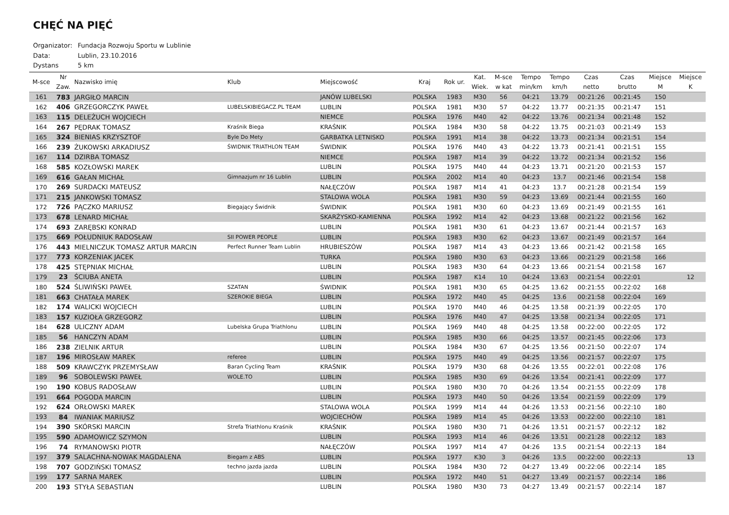CHĘĆ NA PIĘĆ
Organizator: Fundacja Rozwoju Sportu w Lublinie
Data: Lublin, 23.10.2016
Dystans 5 km
| M-sce | Nr Zaw. | Nazwisko imię | Klub | Miejscowość | Kraj | Rok ur. | Kat. Wiek. | M-sce w kat | Tempo min/km | Tempo km/h | Czas netto | Czas brutto | Miejsce M | Miejsce K |
| --- | --- | --- | --- | --- | --- | --- | --- | --- | --- | --- | --- | --- | --- | --- |
| 161 | 783 | JARGIŁO MARCIN | | JANÓW LUBELSKI | POLSKA | 1983 | M30 | 56 | 04:21 | 13.79 | 00:21:26 | 00:21:45 | 150 | |
| 162 | 406 | GRZEGORCZYK PAWEŁ | LUBELSKIBIEGACZ.PL TEAM | LUBLIN | POLSKA | 1981 | M30 | 57 | 04:22 | 13.77 | 00:21:35 | 00:21:47 | 151 | |
| 163 | 115 | DELEŻUCH WOJCIECH | | NIEMCE | POLSKA | 1976 | M40 | 42 | 04:22 | 13.76 | 00:21:34 | 00:21:48 | 152 | |
| 164 | 267 | PĘDRAK TOMASZ | Kraśnik Biega | KRAŚNIK | POLSKA | 1984 | M30 | 58 | 04:22 | 13.75 | 00:21:03 | 00:21:49 | 153 | |
| 165 | 324 | BIENIAS KRZYSZTOF | Byle Do Mety | GARBATKA LETNISKO | POLSKA | 1991 | M14 | 38 | 04:22 | 13.73 | 00:21:34 | 00:21:51 | 154 | |
| 166 | 239 | ŻUKOWSKI ARKADIUSZ | ŚWIDNIK TRIATHLON TEAM | ŚWIDNIK | POLSKA | 1976 | M40 | 43 | 04:22 | 13.73 | 00:21:41 | 00:21:51 | 155 | |
| 167 | 114 | DZIRBA TOMASZ | | NIEMCE | POLSKA | 1987 | M14 | 39 | 04:22 | 13.72 | 00:21:34 | 00:21:52 | 156 | |
| 168 | 585 | KOZŁOWSKI MAREK | | LUBLIN | POLSKA | 1975 | M40 | 44 | 04:23 | 13.71 | 00:21:20 | 00:21:53 | 157 | |
| 169 | 616 | GAŁAN MICHAŁ | Gimnazjum nr 16 Lublin | LUBLIN | POLSKA | 2002 | M14 | 40 | 04:23 | 13.7 | 00:21:46 | 00:21:54 | 158 | |
| 170 | 269 | SURDACKI MATEUSZ | | NAŁĘCZÓW | POLSKA | 1987 | M14 | 41 | 04:23 | 13.7 | 00:21:28 | 00:21:54 | 159 | |
| 171 | 215 | JANKOWSKI TOMASZ | | STALOWA WOLA | POLSKA | 1981 | M30 | 59 | 04:23 | 13.69 | 00:21:44 | 00:21:55 | 160 | |
| 172 | 726 | PĄCZKO MARIUSZ | Biegający Świdnik | ŚWIDNIK | POLSKA | 1981 | M30 | 60 | 04:23 | 13.69 | 00:21:49 | 00:21:55 | 161 | |
| 173 | 678 | LENARD MICHAŁ | | SKARŻYSKO-KAMIENNA | POLSKA | 1992 | M14 | 42 | 04:23 | 13.68 | 00:21:22 | 00:21:56 | 162 | |
| 174 | 693 | ZARĘBSKI KONRAD | | LUBLIN | POLSKA | 1981 | M30 | 61 | 04:23 | 13.67 | 00:21:44 | 00:21:57 | 163 | |
| 175 | 669 | POŁUDNIUK RADOSŁAW | SII POWER PEOPLE | LUBLIN | POLSKA | 1983 | M30 | 62 | 04:23 | 13.67 | 00:21:49 | 00:21:57 | 164 | |
| 176 | 443 | MIELNICZUK TOMASZ ARTUR MARCIN | Perfect Runner Team Lublin | HRUBIESZÓW | POLSKA | 1987 | M14 | 43 | 04:23 | 13.66 | 00:21:42 | 00:21:58 | 165 | |
| 177 | 773 | KORZENIAK JACEK | | TURKA | POLSKA | 1980 | M30 | 63 | 04:23 | 13.66 | 00:21:29 | 00:21:58 | 166 | |
| 178 | 425 | STĘPNIAK MICHAŁ | | LUBLIN | POLSKA | 1983 | M30 | 64 | 04:23 | 13.66 | 00:21:54 | 00:21:58 | 167 | |
| 179 | 23 | ŚCIUBA ANETA | | LUBLIN | POLSKA | 1987 | K14 | 10 | 04:24 | 13.63 | 00:21:54 | 00:22:01 | | 12 |
| 180 | 524 | ŚLIWIŃSKI PAWEŁ | SZATAN | ŚWIDNIK | POLSKA | 1981 | M30 | 65 | 04:25 | 13.62 | 00:21:55 | 00:22:02 | 168 | |
| 181 | 663 | CHATAŁA MAREK | SZEROKIE BIEGA | LUBLIN | POLSKA | 1972 | M40 | 45 | 04:25 | 13.6 | 00:21:58 | 00:22:04 | 169 | |
| 182 | 174 | WALICKI WOJCIECH | | LUBLIN | POLSKA | 1970 | M40 | 46 | 04:25 | 13.58 | 00:21:39 | 00:22:05 | 170 | |
| 183 | 157 | KUZIOŁA GRZEGORZ | | LUBLIN | POLSKA | 1976 | M40 | 47 | 04:25 | 13.58 | 00:21:34 | 00:22:05 | 171 | |
| 184 | 628 | ULICZNY ADAM | Lubelska Grupa Triathlonu | LUBLIN | POLSKA | 1969 | M40 | 48 | 04:25 | 13.58 | 00:22:00 | 00:22:05 | 172 | |
| 185 | 56 | HANCZYN ADAM | | LUBLIN | POLSKA | 1985 | M30 | 66 | 04:25 | 13.57 | 00:21:45 | 00:22:06 | 173 | |
| 186 | 238 | ZIELNIK ARTUR | | LUBLIN | POLSKA | 1984 | M30 | 67 | 04:25 | 13.56 | 00:21:50 | 00:22:07 | 174 | |
| 187 | 196 | MIROSŁAW MAREK | referee | LUBLIN | POLSKA | 1975 | M40 | 49 | 04:25 | 13.56 | 00:21:57 | 00:22:07 | 175 | |
| 188 | 509 | KRAWCZYK PRZEMYSŁAW | Baran Cycling Team | KRAŚNIK | POLSKA | 1979 | M30 | 68 | 04:26 | 13.55 | 00:22:01 | 00:22:08 | 176 | |
| 189 | 96 | SOBOLEWSKI PAWEŁ | WOLE.TO | LUBLIN | POLSKA | 1985 | M30 | 69 | 04:26 | 13.54 | 00:21:41 | 00:22:09 | 177 | |
| 190 | 190 | KOBUS RADOSŁAW | | LUBLIN | POLSKA | 1980 | M30 | 70 | 04:26 | 13.54 | 00:21:55 | 00:22:09 | 178 | |
| 191 | 664 | POGODA MARCIN | | LUBLIN | POLSKA | 1973 | M40 | 50 | 04:26 | 13.54 | 00:21:59 | 00:22:09 | 179 | |
| 192 | 624 | ORŁOWSKI MAREK | | STALOWA WOLA | POLSKA | 1999 | M14 | 44 | 04:26 | 13.53 | 00:21:56 | 00:22:10 | 180 | |
| 193 | 84 | IWANIAK MARIUSZ | | WOJCIECHÓW | POLSKA | 1989 | M14 | 45 | 04:26 | 13.53 | 00:22:00 | 00:22:10 | 181 | |
| 194 | 390 | SKÓRSKI MARCIN | Strefa Triathlonu Kraśnik | KRAŚNIK | POLSKA | 1980 | M30 | 71 | 04:26 | 13.51 | 00:21:57 | 00:22:12 | 182 | |
| 195 | 590 | ADAMOWICZ SZYMON | | LUBLIN | POLSKA | 1993 | M14 | 46 | 04:26 | 13.51 | 00:21:28 | 00:22:12 | 183 | |
| 196 | 74 | RYMANOWSKI PIOTR | | NAŁĘCZÓW | POLSKA | 1997 | M14 | 47 | 04:26 | 13.5 | 00:21:54 | 00:22:13 | 184 | |
| 197 | 379 | SALACHNA-NOWAK MAGDALENA | Biegam z ABS | LUBLIN | POLSKA | 1977 | K30 | 3 | 04:26 | 13.5 | 00:22:00 | 00:22:13 | | 13 |
| 198 | 707 | GODZIŃSKI TOMASZ | techno jazda jazda | LUBLIN | POLSKA | 1984 | M30 | 72 | 04:27 | 13.49 | 00:22:06 | 00:22:14 | 185 | |
| 199 | 177 | SARNA MAREK | | LUBLIN | POLSKA | 1972 | M40 | 51 | 04:27 | 13.49 | 00:21:57 | 00:22:14 | 186 | |
| 200 | 193 | STYŁA SEBASTIAN | | LUBLIN | POLSKA | 1980 | M30 | 73 | 04:27 | 13.49 | 00:21:57 | 00:22:14 | 187 | |